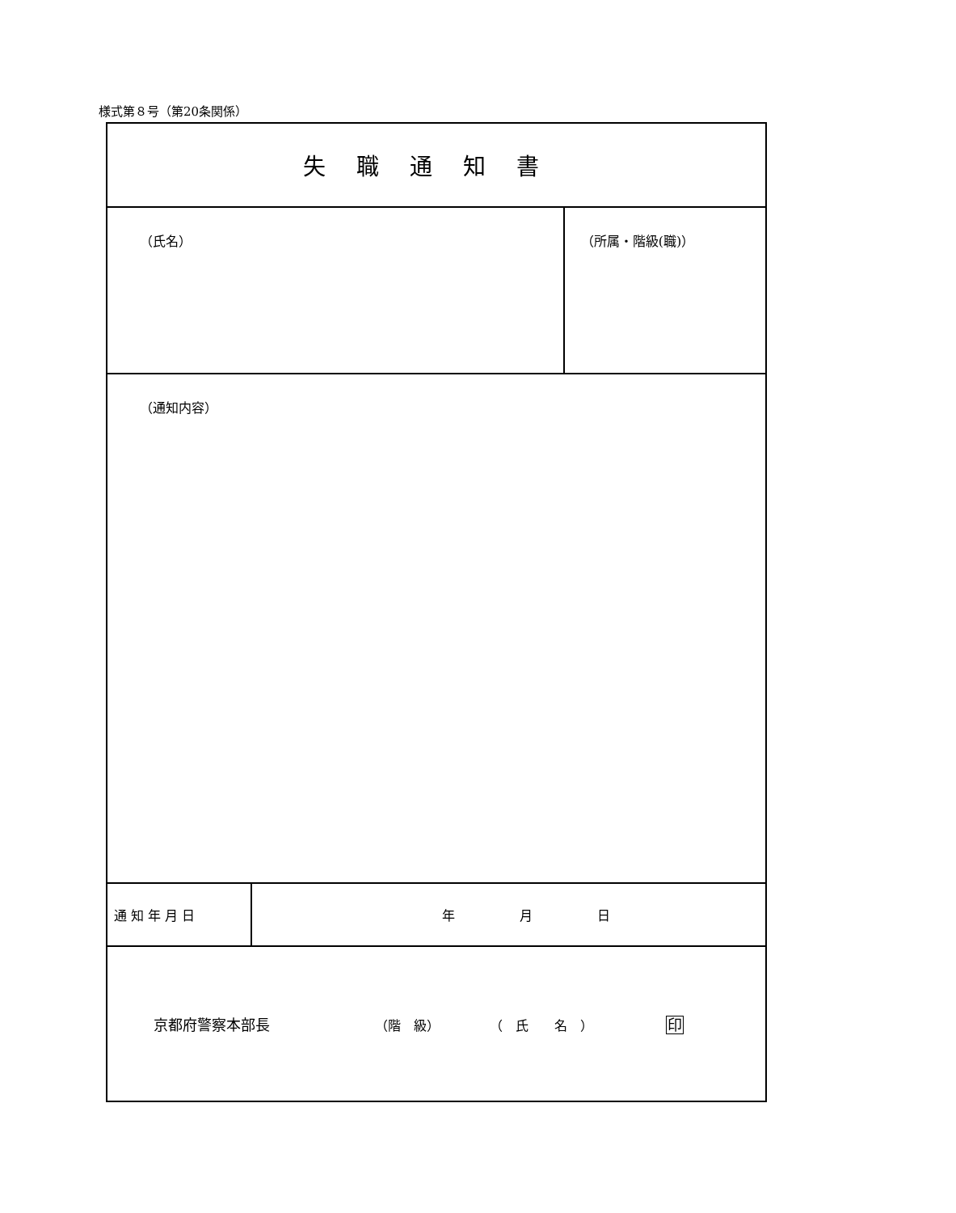様式第８号（第20条関係）
| 失職通知書 | | |
| （氏名） | | （所属・階級(職)） |
| （通知内容） | | |
| 通 知 年 月 日 | 年 月 日 | |
| 京都府警察本部長 （階 級） （ 氏 名 ） 印 | | |